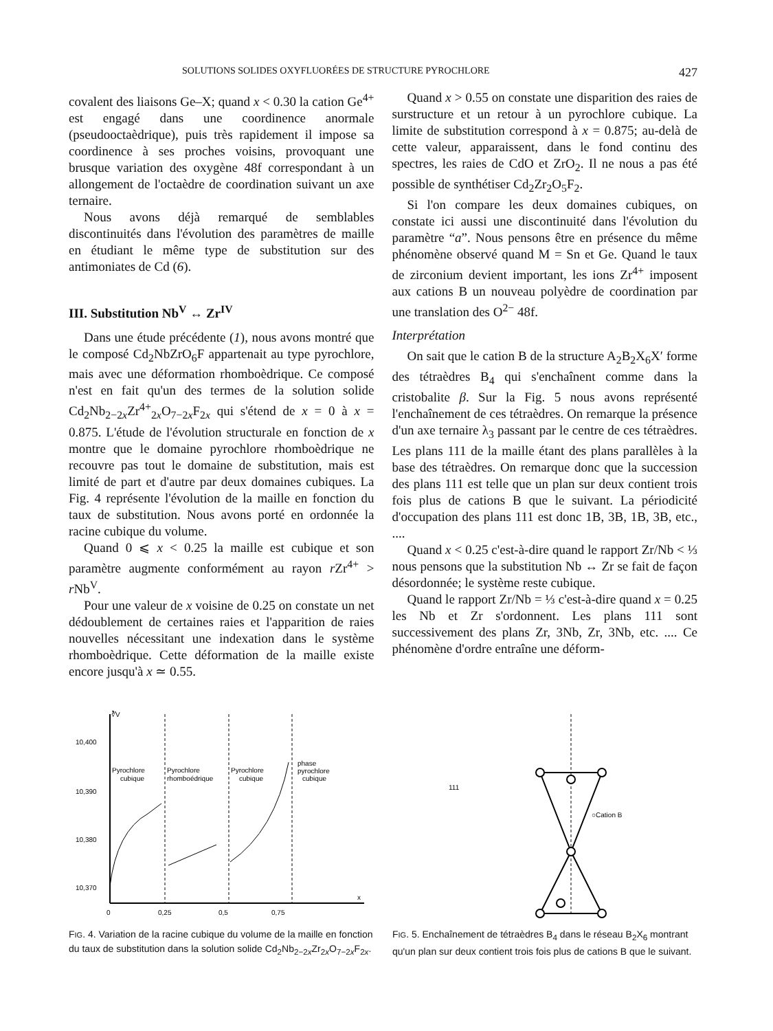SOLUTIONS SOLIDES OXYFLUORÉES DE STRUCTURE PYROCHLORE 427
covalent des liaisons Ge–X; quand x < 0.30 la cation Ge<sup>4+</sup> est engagé dans une coordinence anormale (pseudooctaèdrique), puis très rapidement il impose sa coordinence à ses proches voisins, provoquant une brusque variation des oxygène 48f correspondant à un allongement de l'octaèdre de coordination suivant un axe ternaire.
Nous avons déjà remarqué de semblables discontinuités dans l'évolution des paramètres de maille en étudiant le même type de substitution sur des antimoniates de Cd (6).
III. Substitution Nb<sup>V</sup> ↔ Zr<sup>IV</sup>
Dans une étude précédente (1), nous avons montré que le composé Cd<sub>2</sub>NbZrO<sub>6</sub>F appartenait au type pyrochlore, mais avec une déformation rhomboèdrique. Ce composé n'est en fait qu'un des termes de la solution solide Cd<sub>2</sub>Nb<sub>2−2x</sub>Zr<sup>4+</sup><sub>2x</sub>O<sub>7−2x</sub>F<sub>2x</sub> qui s'étend de x = 0 à x = 0.875. L'étude de l'évolution structurale en fonction de x montre que le domaine pyrochlore rhomboèdrique ne recouvre pas tout le domaine de substitution, mais est limité de part et d'autre par deux domaines cubiques. La Fig. 4 représente l'évolution de la maille en fonction du taux de substitution. Nous avons porté en ordonnée la racine cubique du volume.
Quand 0 ⩽ x < 0.25 la maille est cubique et son paramètre augmente conformément au rayon r Zr<sup>4+</sup> > r Nb<sup>V</sup>.
Pour une valeur de x voisine de 0.25 on constate un net dédoublement de certaines raies et l'apparition de raies nouvelles nécessitant une indexation dans le système rhomboèdrique. Cette déformation de la maille existe encore jusqu'à x ≃ 0.55.
Quand x > 0.55 on constate une disparition des raies de surstructure et un retour à un pyrochlore cubique. La limite de substitution correspond à x = 0.875; au-delà de cette valeur, apparaissent, dans le fond continu des spectres, les raies de CdO et ZrO<sub>2</sub>. Il ne nous a pas été possible de synthétiser Cd<sub>2</sub>Zr<sub>2</sub>O<sub>5</sub>F<sub>2</sub>.
Si l'on compare les deux domaines cubiques, on constate ici aussi une discontinuité dans l'évolution du paramètre “a”. Nous pensons être en présence du même phénomène observé quand M = Sn et Ge. Quand le taux de zirconium devient important, les ions Zr<sup>4+</sup> imposent aux cations B un nouveau polyèdre de coordination par une translation des O<sup>2−</sup> 48f.
Interprétation
On sait que le cation B de la structure A<sub>2</sub>B<sub>2</sub>X<sub>6</sub>X′ forme des tétraèdres B<sub>4</sub> qui s'enchaînent comme dans la cristobalite β. Sur la Fig. 5 nous avons représenté l'enchaînement de ces tétraèdres. On remarque la présence d'un axe ternaire λ<sub>3</sub> passant par le centre de ces tétraèdres. Les plans 111 de la maille étant des plans parallèles à la base des tétraèdres. On remarque donc que la succession des plans 111 est telle que un plan sur deux contient trois fois plus de cations B que le suivant. La périodicité d'occupation des plans 111 est donc 1B, 3B, 1B, 3B, etc., ....
Quand x < 0.25 c'est-à-dire quand le rapport Zr/Nb < ⅓ nous pensons que la substitution Nb ↔ Zr se fait de façon désordonnée; le système reste cubique.
Quand le rapport Zr/Nb = ⅓ c'est-à-dire quand x = 0.25 les Nb et Zr s'ordonnent. Les plans 111 sont successivement des plans Zr, 3Nb, Zr, 3Nb, etc. .... Ce phénomène d'ordre entraîne une déform-
∛V
10,400
10,390
10,380
10,370
Pyrochlore
cubique
Pyrochlore
rhomboédrique
Pyrochlore
cubique
phase
pyrochlore
cubique
x
0
0,25
0,5
0,75
FIG. 4. Variation de la racine cubique du volume de la maille en fonction du taux de substitution dans la solution solide Cd<sub>2</sub>Nb<sub>2−2x</sub>Zr<sub>2x</sub>O<sub>7−2x</sub>F<sub>2x</sub>.
○Cation B
111
FIG. 5. Enchaînement de tétraèdres B<sub>4</sub> dans le réseau B<sub>2</sub>X<sub>6</sub> montrant qu'un plan sur deux contient trois fois plus de cations B que le suivant.